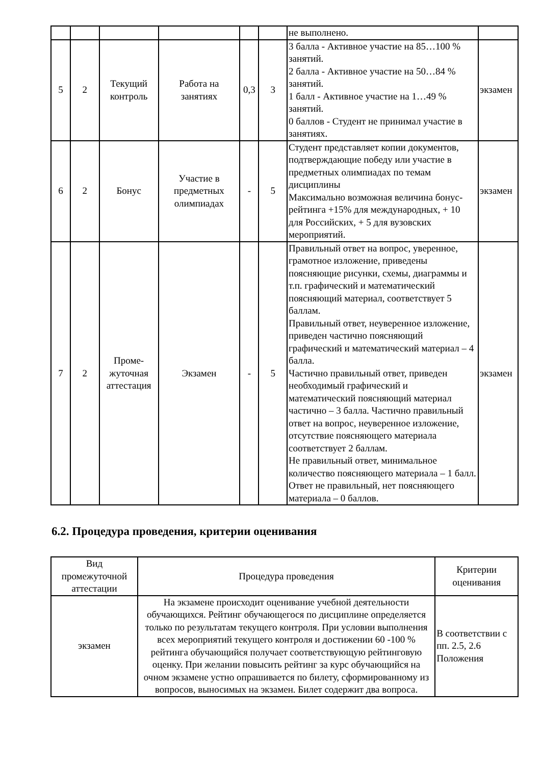| | | | | | | не выполнено. | |
| 5 | 2 | Текущий контроль | Работа на занятиях | 0,3 | 3 | 3 балла - Активное участие на 85…100 % занятий. 2 балла - Активное участие на 50…84 % занятий. 1 балл - Активное участие на 1…49 % занятий. 0 баллов - Студент не принимал участие в занятиях. | экзамен |
| 6 | 2 | Бонус | Участие в предметных олимпиадах | - | 5 | Студент представляет копии документов, подтверждающие победу или участие в предметных олимпиадах по темам дисциплины Максимально возможная величина бонус-рейтинга +15% для международных, + 10 для Российских, + 5 для вузовских мероприятий. | экзамен |
| 7 | 2 | Проме-жуточная аттестация | Экзамен | - | 5 | Правильный ответ на вопрос, уверенное, грамотное изложение, приведены поясняющие рисунки, схемы, диаграммы и т.п. графический и математический поясняющий материал, соответствует 5 баллам. Правильный ответ, неуверенное изложение, приведен частично поясняющий графический и математический материал – 4 балла. Частично правильный ответ, приведен необходимый графический и математический поясняющий материал частично – 3 балла. Частично правильный ответ на вопрос, неуверенное изложение, отсутствие поясняющего материала соответствует 2 баллам. Не правильный ответ, минимальное количество поясняющего материала – 1 балл. Ответ не правильный, нет поясняющего материала – 0 баллов. | экзамен |
6.2. Процедура проведения, критерии оценивания
| Вид промежуточной аттестации | Процедура проведения | Критерии оценивания |
| --- | --- | --- |
| экзамен | На экзамене происходит оценивание учебной деятельности обучающихся. Рейтинг обучающегося по дисциплине определяется только по результатам текущего контроля. При условии выполнения всех мероприятий текущего контроля и достижении 60 -100 % рейтинга обучающийся получает соответствующую рейтинговую оценку. При желании повысить рейтинг за курс обучающийся на очном экзамене устно опрашивается по билету, сформированному из вопросов, выносимых на экзамен. Билет содержит два вопроса. | В соответствии с пп. 2.5, 2.6 Положения |